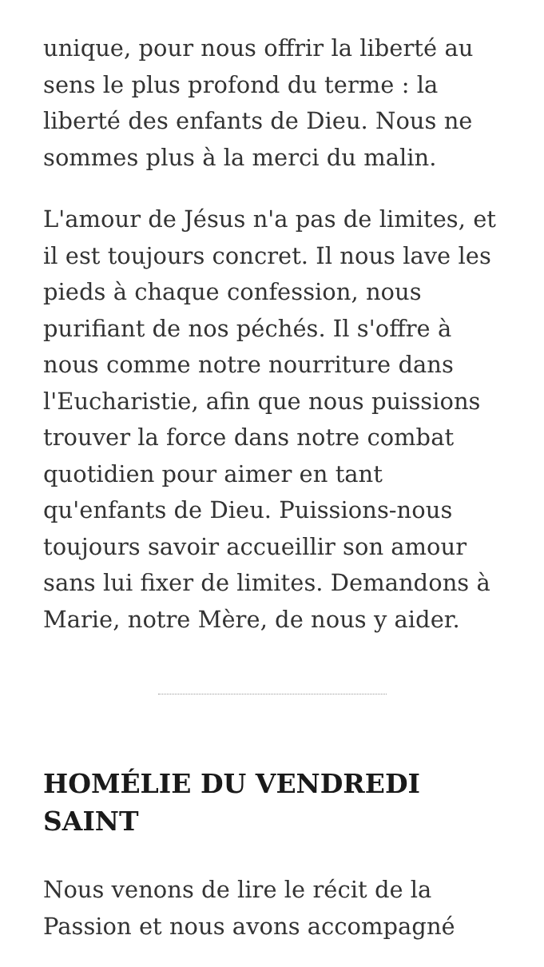unique, pour nous offrir la liberté au sens le plus profond du terme : la liberté des enfants de Dieu. Nous ne sommes plus à la merci du malin.
L'amour de Jésus n'a pas de limites, et il est toujours concret. Il nous lave les pieds à chaque confession, nous purifiant de nos péchés. Il s'offre à nous comme notre nourriture dans l'Eucharistie, afin que nous puissions trouver la force dans notre combat quotidien pour aimer en tant qu'enfants de Dieu. Puissions-nous toujours savoir accueillir son amour sans lui fixer de limites. Demandons à Marie, notre Mère, de nous y aider.
HOMÉLIE DU VENDREDI SAINT
Nous venons de lire le récit de la Passion et nous avons accompagné